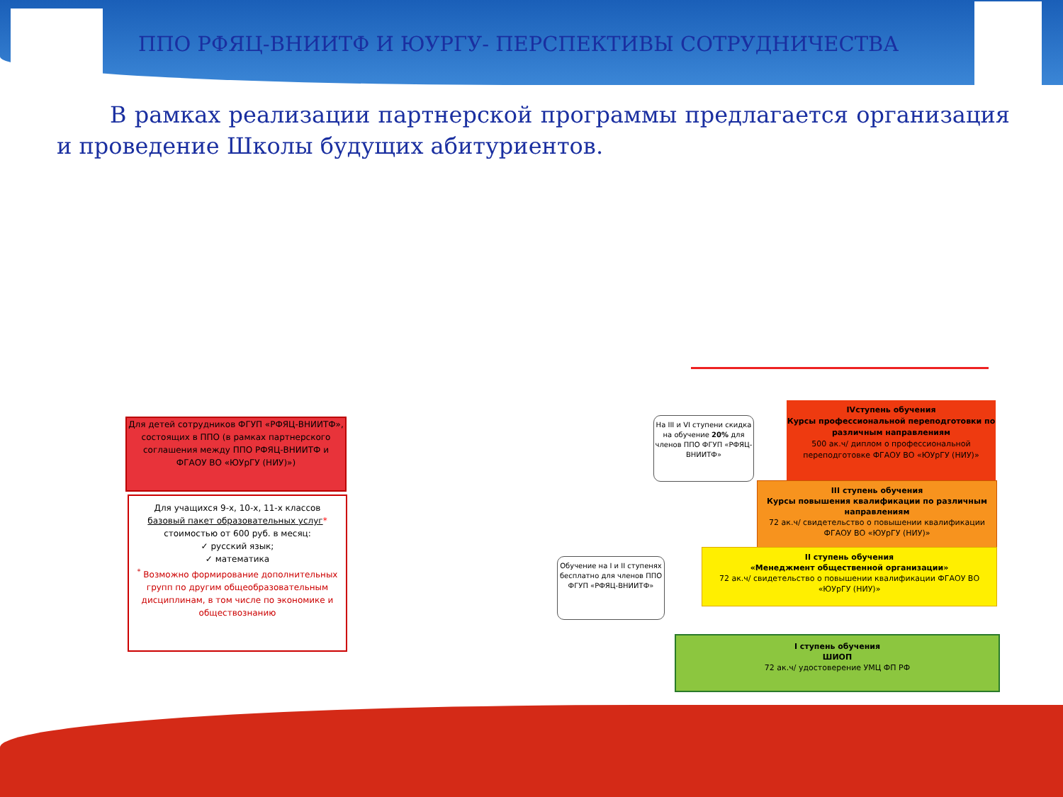ППО РФЯЦ-ВНИИТФ И ЮУРГУ- ПЕРСПЕКТИВЫ СОТРУДНИЧЕСТВА
В рамках реализации партнерской программы предлагается организация и проведение Школы будущих абитуриентов.
Для детей сотрудников ФГУП «РФЯЦ-ВНИИТФ», состоящих в ППО (в рамках партнерского соглашения между ППО РФЯЦ-ВНИИТФ и ФГАОУ ВО «ЮУрГУ (НИУ)»)
Для учащихся 9-х, 10-х, 11-х классов
базовый пакет образовательных услуг*
стоимостью от 600 руб. в месяц:
✓ русский язык;
✓ математика
<sup>*</sup> Возможно формирование дополнительных групп по другим общеобразовательным дисциплинам, в том числе по экономике и обществознанию
На III и VI ступени скидка на обучение 20% для членов ППО ФГУП «РФЯЦ-ВНИИТФ»
Обучение на I и II ступенях бесплатно для членов ППО ФГУП «РФЯЦ-ВНИИТФ»
IVступень обучения
Курсы профессиональной переподготовки по различным направлениям
500 ак.ч/ диплом о профессиональной переподготовке ФГАОУ ВО «ЮУрГУ (НИУ)»
III ступень обучения
Курсы повышения квалификации по различным направлениям
72 ак.ч/ свидетельство о повышении квалификации ФГАОУ ВО «ЮУрГУ (НИУ)»
II ступень обучения
«Менеджмент общественной организации»
72 ак.ч/ свидетельство о повышении квалификации ФГАОУ ВО «ЮУрГУ (НИУ)»
I ступень обучения
ШИОП
72 ак.ч/ удостоверение УМЦ ФП РФ